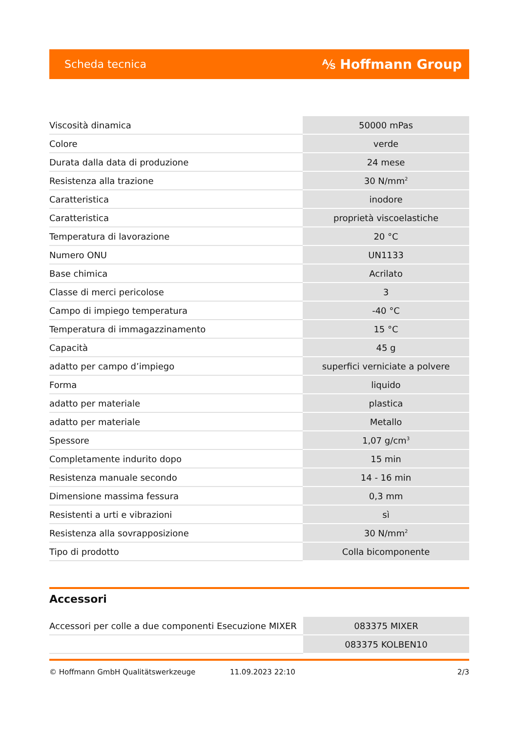Scheda tecnica ⅍ Hoffmann Group
| Viscosità dinamica | 50000 mPas |
| Colore | verde |
| Durata dalla data di produzione | 24 mese |
| Resistenza alla trazione | 30 N/mm<sup>2</sup> |
| Caratteristica | inodore |
| Caratteristica | proprietà viscoelastiche |
| Temperatura di lavorazione | 20 °C |
| Numero ONU | UN1133 |
| Base chimica | Acrilato |
| Classe di merci pericolose | 3 |
| Campo di impiego temperatura | -40 °C |
| Temperatura di immagazzinamento | 15 °C |
| Capacità | 45 g |
| adatto per campo d’impiego | superfici verniciate a polvere |
| Forma | liquido |
| adatto per materiale | plastica |
| adatto per materiale | Metallo |
| Spessore | 1,07 g/cm<sup>3</sup> |
| Completamente indurito dopo | 15 min |
| Resistenza manuale secondo | 14 - 16 min |
| Dimensione massima fessura | 0,3 mm |
| Resistenti a urti e vibrazioni | sì |
| Resistenza alla sovrapposizione | 30 N/mm<sup>2</sup> |
| Tipo di prodotto | Colla bicomponente |
Accessori
| Accessori per colle a due componenti Esecuzione MIXER | 083375 MIXER |
| | 083375 KOLBEN10 |
© Hoffmann GmbH Qualitätswerkzeuge 11.09.2023 22:10 2/3